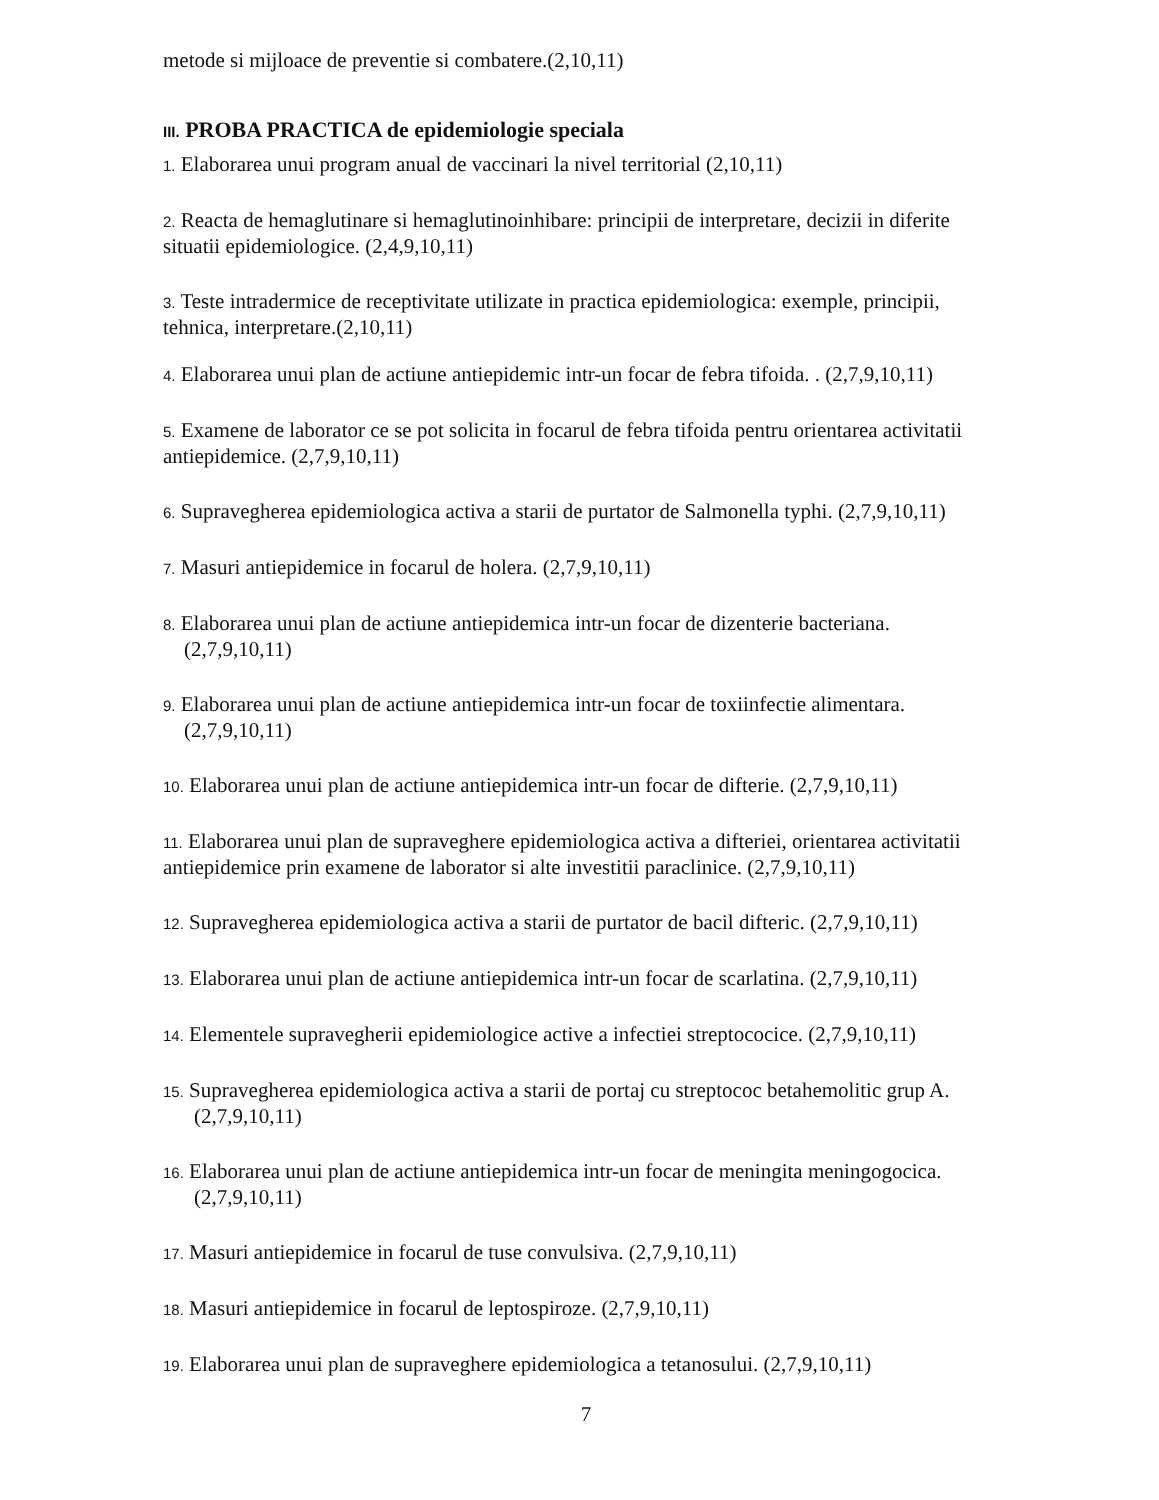metode si mijloace de preventie si combatere.(2,10,11)
III. PROBA PRACTICA de epidemiologie speciala
1. Elaborarea unui program anual de vaccinari la nivel territorial (2,10,11)
2. Reacta de hemaglutinare si hemaglutinoinhibare: principii de interpretare, decizii in diferite situatii epidemiologice. (2,4,9,10,11)
3. Teste intradermice de receptivitate utilizate in practica epidemiologica: exemple, principii, tehnica, interpretare.(2,10,11)
4. Elaborarea unui plan de actiune antiepidemic intr-un focar de febra tifoida. . (2,7,9,10,11)
5. Examene de laborator ce se pot solicita in focarul de febra tifoida pentru orientarea activitatii antiepidemice. (2,7,9,10,11)
6. Supravegherea epidemiologica activa a starii de purtator de Salmonella typhi. (2,7,9,10,11)
7. Masuri antiepidemice in focarul de holera. (2,7,9,10,11)
8. Elaborarea unui plan de actiune antiepidemica intr-un focar de dizenterie bacteriana.
(2,7,9,10,11)
9. Elaborarea unui plan de actiune antiepidemica intr-un focar de toxiinfectie alimentara.
(2,7,9,10,11)
10. Elaborarea unui plan de actiune antiepidemica intr-un focar de difterie. (2,7,9,10,11)
11. Elaborarea unui plan de supraveghere epidemiologica activa a difteriei, orientarea activitatii antiepidemice prin examene de laborator si alte investitii paraclinice. (2,7,9,10,11)
12. Supravegherea epidemiologica activa a starii de purtator de bacil difteric. (2,7,9,10,11)
13. Elaborarea unui plan de actiune antiepidemica intr-un focar de scarlatina. (2,7,9,10,11)
14. Elementele supravegherii epidemiologice active a infectiei streptococice. (2,7,9,10,11)
15. Supravegherea epidemiologica activa a starii de portaj cu streptococ betahemolitic grup A.
(2,7,9,10,11)
16. Elaborarea unui plan de actiune antiepidemica intr-un focar de meningita meningogocica.
(2,7,9,10,11)
17. Masuri antiepidemice in focarul de tuse convulsiva. (2,7,9,10,11)
18. Masuri antiepidemice in focarul de leptospiroze. (2,7,9,10,11)
19. Elaborarea unui plan de supraveghere epidemiologica a tetanosului. (2,7,9,10,11)
7